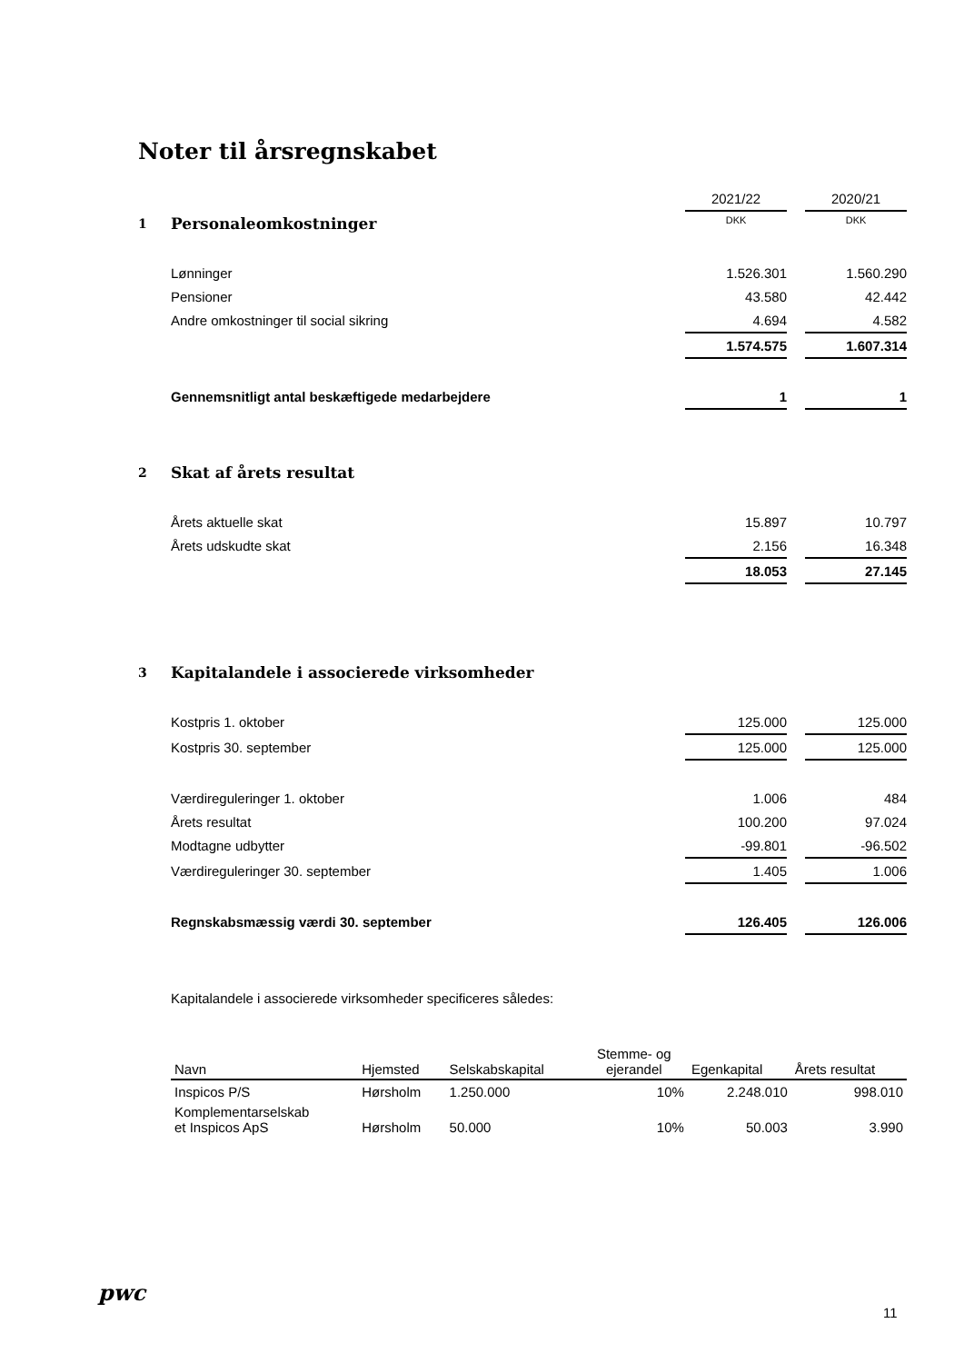Noter til årsregnskabet
| | | 2021/22 | | 2020/21 |
| 1 | Personaleomkostninger | DKK | | DKK |
| | Lønninger | 1.526.301 | | 1.560.290 |
| | Pensioner | 43.580 | | 42.442 |
| | Andre omkostninger til social sikring | 4.694 | | 4.582 |
| | | 1.574.575 | | 1.607.314 |
| | Gennemsnitligt antal beskæftigede medarbejdere | 1 | | 1 |
| 2 | Skat af årets resultat | | | |
| | Årets aktuelle skat | 15.897 | | 10.797 |
| | Årets udskudte skat | 2.156 | | 16.348 |
| | | 18.053 | | 27.145 |
| 3 | Kapitalandele i associerede virksomheder | | | |
| | Kostpris 1. oktober | 125.000 | | 125.000 |
| | Kostpris 30. september | 125.000 | | 125.000 |
| | Værdireguleringer 1. oktober | 1.006 | | 484 |
| | Årets resultat | 100.200 | | 97.024 |
| | Modtagne udbytter | -99.801 | | -96.502 |
| | Værdireguleringer 30. september | 1.405 | | 1.006 |
| | Regnskabsmæssig værdi 30. september | 126.405 | | 126.006 |
| | Kapitalandele i associerede virksomheder specificeres således: | | | |
| Navn | Hjemsted | Selskabskapital | Stemme- og ejerandel | Egenkapital | Årets resultat |
| --- | --- | --- | --- | --- | --- |
| Inspicos P/S | Hørsholm | 1.250.000 | 10% | 2.248.010 | 998.010 |
| Komplementarselskab et Inspicos ApS | Hørsholm | 50.000 | 10% | 50.003 | 3.990 |
pwc
11